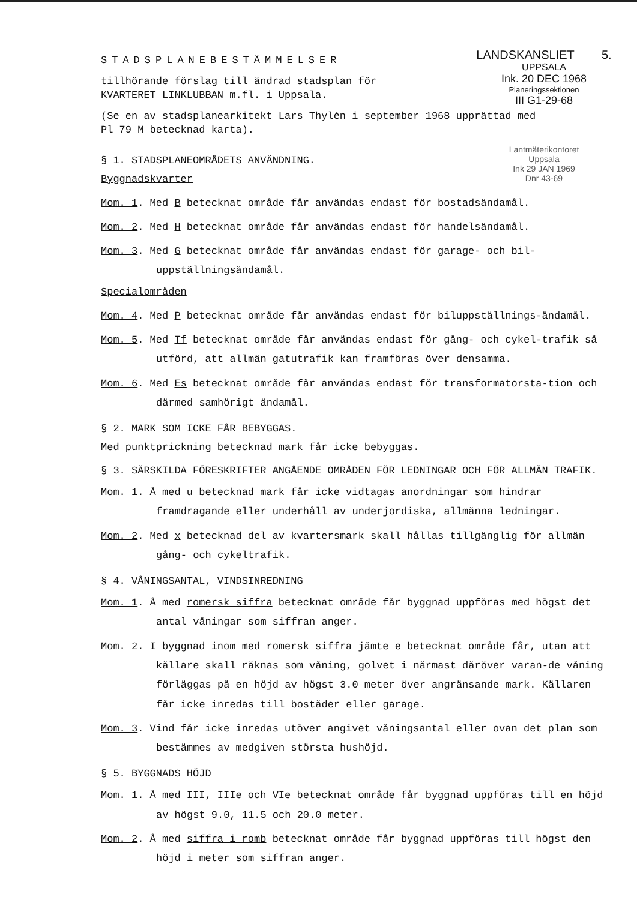STADSPLANEBESTÄMMELSER
tillhörande förslag till ändrad stadsplan för
KVARTERET LINKLUBBAN m.fl. i Uppsala.
LANDSKANSLIET 5.
UPPSALA
Ink. 20 DEC 1968
Planeringssektionen
III G1-29-68
(Se en av stadsplanearkitekt Lars Thylén i september 1968 upprättad med
Pl 79 M betecknad karta).
§ 1. STADSPLANEOMRÅDETS ANVÄNDNING.
Byggnadskvarter
Lantmäterikontoret
Uppsala
Ink 29 JAN 1969
Dnr 43-69
Mom. 1. Med B betecknat område får användas endast för bostadsändamål.
Mom. 2. Med H betecknat område får användas endast för handelsändamål.
Mom. 3. Med G betecknat område får användas endast för garage- och bil-uppställningsändamål.
Specialområden
Mom. 4. Med P betecknat område får användas endast för biluppställnings-ändamål.
Mom. 5. Med Tf betecknat område får användas endast för gång- och cykel-trafik så utförd, att allmän gatutrafik kan framföras över densamma.
Mom. 6. Med Es betecknat område får användas endast för transformatorsta-tion och därmed samhörigt ändamål.
§ 2. MARK SOM ICKE FÅR BEBYGGAS.
Med punktprickning betecknad mark får icke bebyggas.
§ 3. SÄRSKILDA FÖRESKRIFTER ANGÅENDE OMRÅDEN FÖR LEDNINGAR OCH FÖR ALLMÄN TRAFIK.
Mom. 1. Å med u betecknad mark får icke vidtagas anordningar som hindrar framdragande eller underhåll av underjordiska, allmänna ledningar.
Mom. 2. Med x betecknad del av kvartersmark skall hållas tillgänglig för allmän gång- och cykeltrafik.
§ 4. VÅNINGSANTAL, VINDSINREDNING
Mom. 1. Å med romersk siffra betecknat område får byggnad uppföras med högst det antal våningar som siffran anger.
Mom. 2. I byggnad inom med romersk siffra jämte e betecknat område får, utan att källare skall räknas som våning, golvet i närmast däröver varan-de våning förläggas på en höjd av högst 3.0 meter över angränsande mark. Källaren får icke inredas till bostäder eller garage.
Mom. 3. Vind får icke inredas utöver angivet våningsantal eller ovan det plan som bestämmes av medgiven största hushöjd.
§ 5. BYGGNADS HÖJD
Mom. 1. Å med III, IIIe och VIe betecknat område får byggnad uppföras till en höjd av högst 9.0, 11.5 och 20.0 meter.
Mom. 2. Å med siffra i romb betecknat område får byggnad uppföras till högst den höjd i meter som siffran anger.